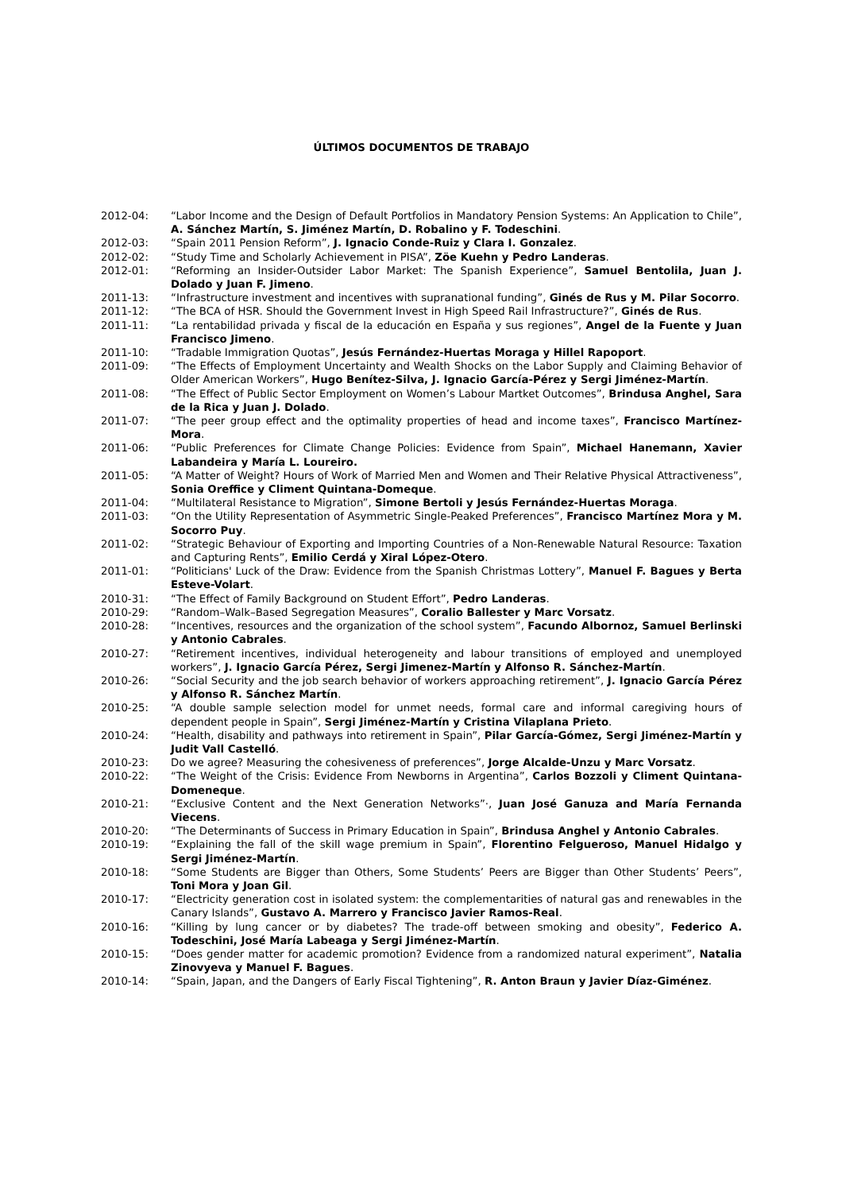ÚLTIMOS DOCUMENTOS DE TRABAJO
2012-04: “Labor Income and the Design of Default Portfolios in Mandatory Pension Systems: An Application to Chile”, A. Sánchez Martín, S. Jiménez Martín, D. Robalino y F. Todeschini.
2012-03: “Spain 2011 Pension Reform”, J. Ignacio Conde-Ruiz y Clara I. Gonzalez.
2012-02: “Study Time and Scholarly Achievement in PISA”, Zöe Kuehn y Pedro Landeras.
2012-01: “Reforming an Insider-Outsider Labor Market: The Spanish Experience”, Samuel Bentolila, Juan J. Dolado y Juan F. Jimeno.
2011-13: “Infrastructure investment and incentives with supranational funding”, Ginés de Rus y M. Pilar Socorro.
2011-12: “The BCA of HSR. Should the Government Invest in High Speed Rail Infrastructure?”, Ginés de Rus.
2011-11: “La rentabilidad privada y fiscal de la educación en España y sus regiones”, Angel de la Fuente y Juan Francisco Jimeno.
2011-10: “Tradable Immigration Quotas”, Jesús Fernández-Huertas Moraga y Hillel Rapoport.
2011-09: “The Effects of Employment Uncertainty and Wealth Shocks on the Labor Supply and Claiming Behavior of Older American Workers”, Hugo Benítez-Silva, J. Ignacio García-Pérez y Sergi Jiménez-Martín.
2011-08: “The Effect of Public Sector Employment on Women’s Labour Martket Outcomes”, Brindusa Anghel, Sara de la Rica y Juan J. Dolado.
2011-07: “The peer group effect and the optimality properties of head and income taxes”, Francisco Martínez-Mora.
2011-06: “Public Preferences for Climate Change Policies: Evidence from Spain”, Michael Hanemann, Xavier Labandeira y María L. Loureiro.
2011-05: “A Matter of Weight? Hours of Work of Married Men and Women and Their Relative Physical Attractiveness”, Sonia Oreffice y Climent Quintana-Domeque.
2011-04: “Multilateral Resistance to Migration”, Simone Bertoli y Jesús Fernández-Huertas Moraga.
2011-03: “On the Utility Representation of Asymmetric Single-Peaked Preferences”, Francisco Martínez Mora y M. Socorro Puy.
2011-02: “Strategic Behaviour of Exporting and Importing Countries of a Non-Renewable Natural Resource: Taxation and Capturing Rents”, Emilio Cerdá y Xiral López-Otero.
2011-01: “Politicians' Luck of the Draw: Evidence from the Spanish Christmas Lottery”, Manuel F. Bagues y Berta Esteve-Volart.
2010-31: “The Effect of Family Background on Student Effort”, Pedro Landeras.
2010-29: “Random–Walk–Based Segregation Measures”, Coralio Ballester y Marc Vorsatz.
2010-28: “Incentives, resources and the organization of the school system”, Facundo Albornoz, Samuel Berlinski y Antonio Cabrales.
2010-27: “Retirement incentives, individual heterogeneity and labour transitions of employed and unemployed workers”, J. Ignacio García Pérez, Sergi Jimenez-Martín y Alfonso R. Sánchez-Martín.
2010-26: “Social Security and the job search behavior of workers approaching retirement”, J. Ignacio García Pérez y Alfonso R. Sánchez Martín.
2010-25: “A double sample selection model for unmet needs, formal care and informal caregiving hours of dependent people in Spain”, Sergi Jiménez-Martín y Cristina Vilaplana Prieto.
2010-24: “Health, disability and pathways into retirement in Spain”, Pilar García-Gómez, Sergi Jiménez-Martín y Judit Vall Castelló.
2010-23: Do we agree? Measuring the cohesiveness of preferences”, Jorge Alcalde-Unzu y Marc Vorsatz.
2010-22: “The Weight of the Crisis: Evidence From Newborns in Argentina”, Carlos Bozzoli y Climent Quintana-Domeneque.
2010-21: “Exclusive Content and the Next Generation Networks”·, Juan José Ganuza and María Fernanda Viecens.
2010-20: “The Determinants of Success in Primary Education in Spain”, Brindusa Anghel y Antonio Cabrales.
2010-19: “Explaining the fall of the skill wage premium in Spain”, Florentino Felgueroso, Manuel Hidalgo y Sergi Jiménez-Martín.
2010-18: “Some Students are Bigger than Others, Some Students’ Peers are Bigger than Other Students’ Peers”, Toni Mora y Joan Gil.
2010-17: “Electricity generation cost in isolated system: the complementarities of natural gas and renewables in the Canary Islands”, Gustavo A. Marrero y Francisco Javier Ramos-Real.
2010-16: “Killing by lung cancer or by diabetes? The trade-off between smoking and obesity”, Federico A. Todeschini, José María Labeaga y Sergi Jiménez-Martín.
2010-15: “Does gender matter for academic promotion? Evidence from a randomized natural experiment”, Natalia Zinovyeva y Manuel F. Bagues.
2010-14: “Spain, Japan, and the Dangers of Early Fiscal Tightening”, R. Anton Braun y Javier Díaz-Giménez.